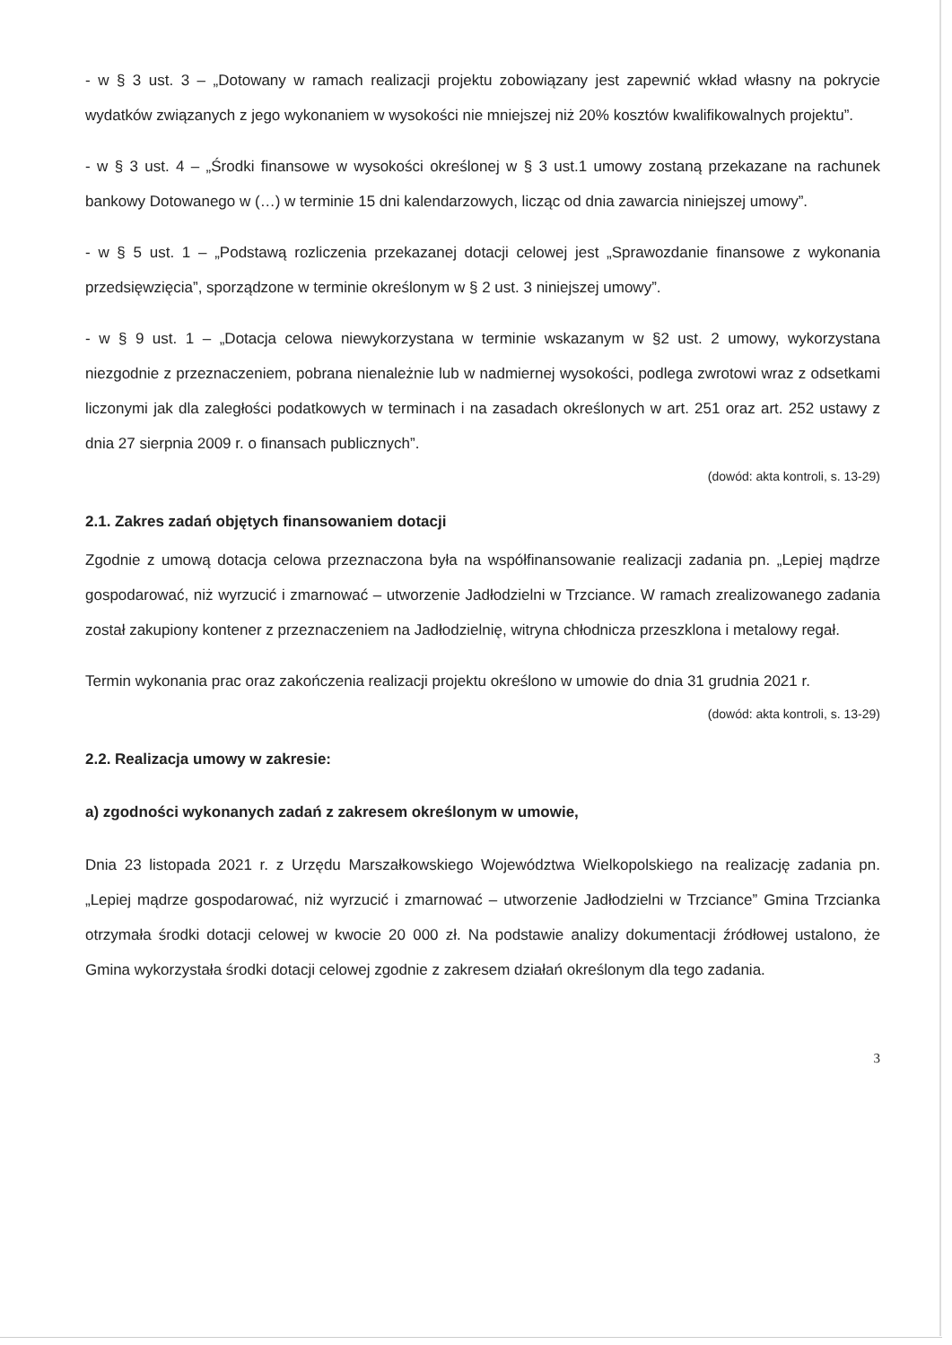- w § 3 ust. 3 – „Dotowany w ramach realizacji projektu zobowiązany jest zapewnić wkład własny na pokrycie wydatków związanych z jego wykonaniem w wysokości nie mniejszej niż 20% kosztów kwalifikowalnych projektu”.
- w § 3 ust. 4 – „Środki finansowe w wysokości określonej w § 3 ust.1 umowy zostaną przekazane na rachunek bankowy Dotowanego w (…) w terminie 15 dni kalendarzowych, licząc od dnia zawarcia niniejszej umowy”.
- w § 5 ust. 1 – „Podstawą rozliczenia przekazanej dotacji celowej jest „Sprawozdanie finansowe z wykonania przedsięwzięcia”, sporządzone w terminie określonym w § 2 ust. 3 niniejszej umowy”.
- w § 9 ust. 1 – „Dotacja celowa niewykorzystana w terminie wskazanym w §2 ust. 2 umowy, wykorzystana niezgodnie z przeznaczeniem, pobrana nienależnie lub w nadmiernej wysokości, podlega zwrotowi wraz z odsetkami liczonymi jak dla zaległości podatkowych w terminach i na zasadach określonych w art. 251 oraz art. 252 ustawy z dnia 27 sierpnia 2009 r. o finansach publicznych”.
(dowód: akta kontroli, s. 13-29)
2.1. Zakres zadań objętych finansowaniem dotacji
Zgodnie z umową dotacja celowa przeznaczona była na współfinansowanie realizacji zadania pn. „Lepiej mądrze gospodarować, niż wyrzucić i zmarnować – utworzenie Jadłodzielni w Trzciance. W ramach zrealizowanego zadania został zakupiony kontener z przeznaczeniem na Jadłodzielnię, witryna chłodnicza przeszklona i metalowy regał.
Termin wykonania prac oraz zakończenia realizacji projektu określono w umowie do dnia 31 grudnia 2021 r.
(dowód: akta kontroli, s. 13-29)
2.2. Realizacja umowy w zakresie:
a) zgodności wykonanych zadań z zakresem określonym w umowie,
Dnia 23 listopada 2021 r. z Urzędu Marszałkowskiego Województwa Wielkopolskiego na realizację zadania pn. „Lepiej mądrze gospodarować, niż wyrzucić i zmarnować – utworzenie Jadłodzielni w Trzciance” Gmina Trzcianka otrzymała środki dotacji celowej w kwocie 20 000 zł. Na podstawie analizy dokumentacji źródłowej ustalono, że Gmina wykorzystała środki dotacji celowej zgodnie z zakresem działań określonym dla tego zadania.
3